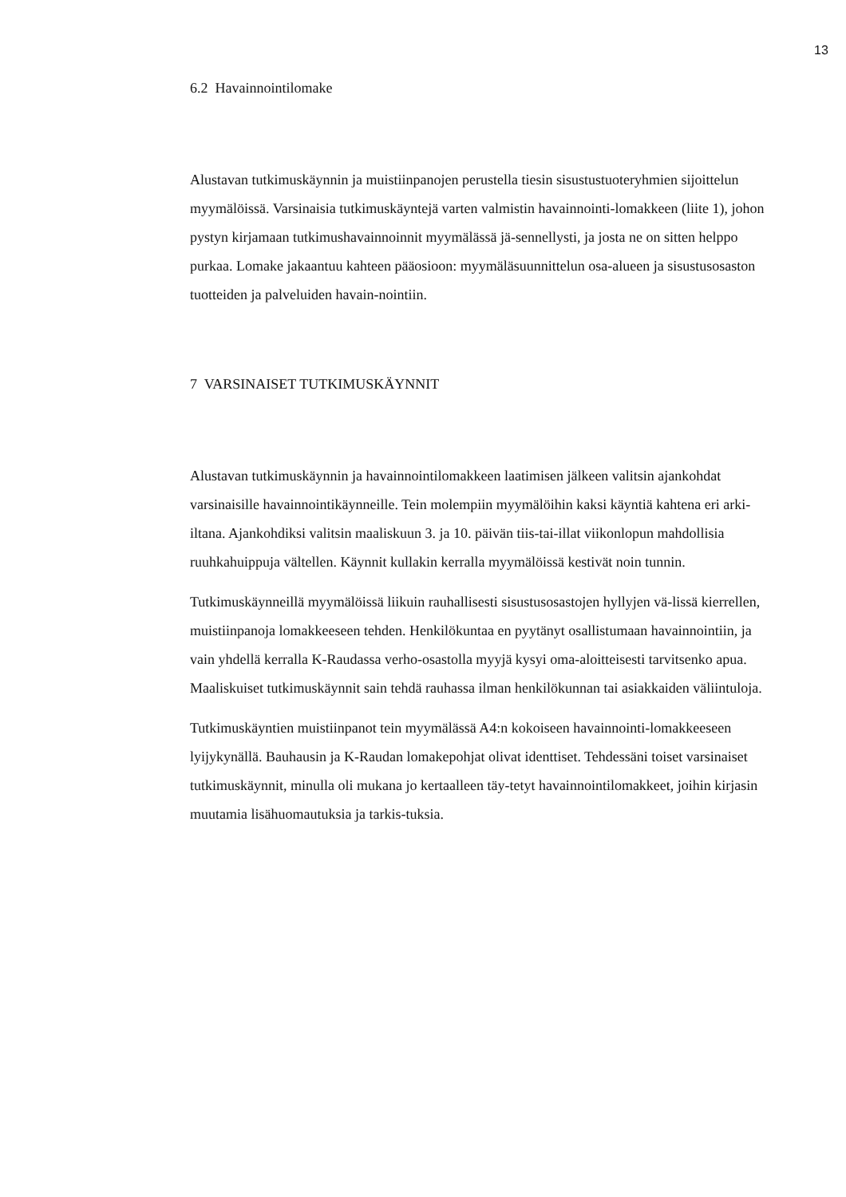13
6.2 Havainnointilomake
Alustavan tutkimuskäynnin ja muistiinpanojen perustella tiesin sisustustuoteryhmien sijoittelun myymälöissä. Varsinaisia tutkimuskäyntejä varten valmistin havainnointi-lomakkeen (liite 1), johon pystyn kirjamaan tutkimushavainnoinnit myymälässä jä-sennellysti, ja josta ne on sitten helppo purkaa. Lomake jakaantuu kahteen pääosioon: myymäläsuunnittelun osa-alueen ja sisustusosaston tuotteiden ja palveluiden havain-nointiin.
7 VARSINAISET TUTKIMUSKÄYNNIT
Alustavan tutkimuskäynnin ja havainnointilomakkeen laatimisen jälkeen valitsin ajankohdat varsinaisille havainnointikäynneille. Tein molempiin myymälöihin kaksi käyntiä kahtena eri arki-iltana. Ajankohdiksi valitsin maaliskuun 3. ja 10. päivän tiis-tai-illat viikonlopun mahdollisia ruuhkahuippuja vältellen. Käynnit kullakin kerralla myymälöissä kestivät noin tunnin.
Tutkimuskäynneillä myymälöissä liikuin rauhallisesti sisustusosastojen hyllyjen vä-lissä kierrellen, muistiinpanoja lomakkeeseen tehden. Henkilökuntaa en pyytänyt osallistumaan havainnointiin, ja vain yhdellä kerralla K-Raudassa verho-osastolla myyjä kysyi oma-aloitteisesti tarvitsenko apua. Maaliskuiset tutkimuskäynnit sain tehdä rauhassa ilman henkilökunnan tai asiakkaiden väliintuloja.
Tutkimuskäyntien muistiinpanot tein myymälässä A4:n kokoiseen havainnointi-lomakkeeseen lyijykynällä. Bauhausin ja K-Raudan lomakepohjat olivat identtiset. Tehdessäni toiset varsinaiset tutkimuskäynnit, minulla oli mukana jo kertaalleen täy-tetyt havainnointilomakkeet, joihin kirjasin muutamia lisähuomautuksia ja tarkis-tuksia.